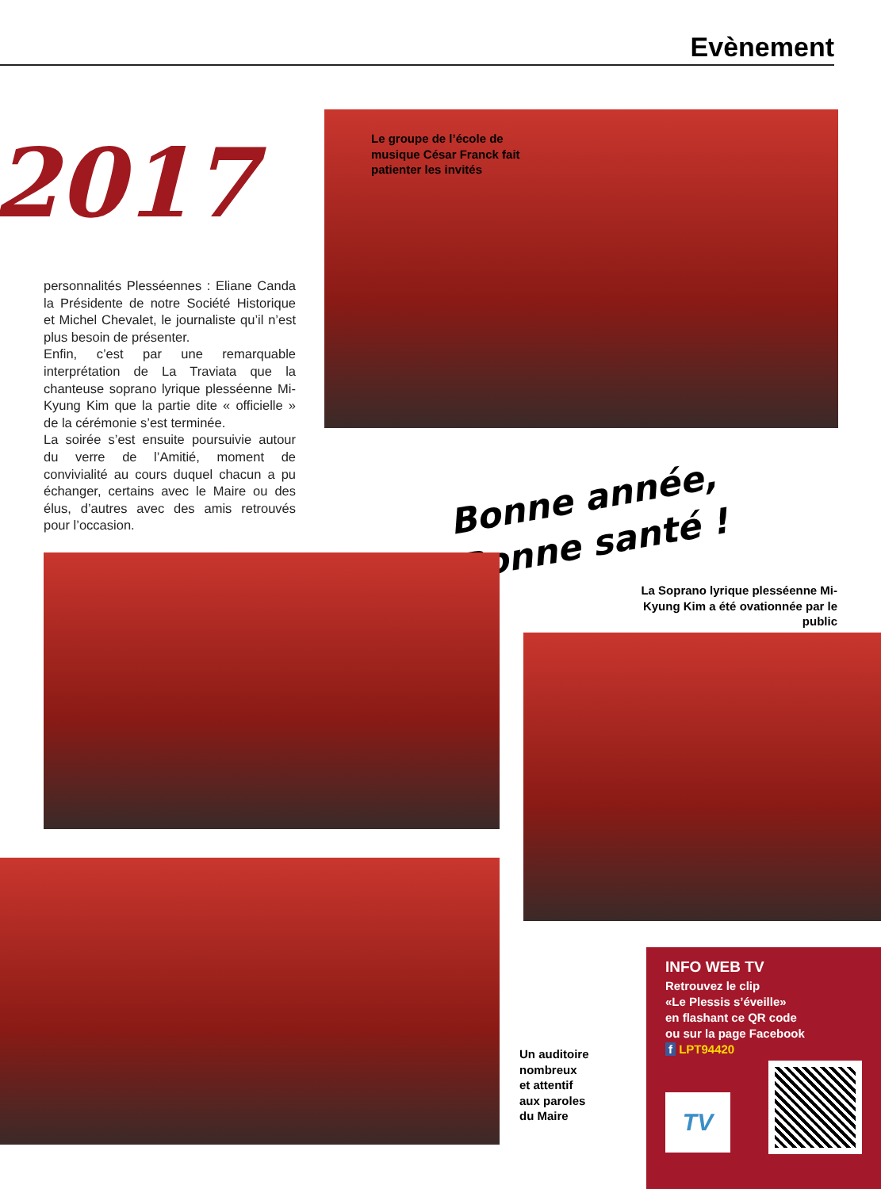Evènement
2017
Le groupe de l’école de
musique César Franck fait
patienter les invités
personnalités Plesséennes : Eliane Canda la Présidente de notre Société Historique et Michel Chevalet, le journaliste qu’il n’est plus besoin de présenter.
Enfin, c’est par une remarquable interprétation de La Traviata que la chanteuse soprano lyrique plesséenne Mi-Kyung Kim que la partie dite « officielle » de la cérémonie s’est terminée.
La soirée s’est ensuite poursuivie autour du verre de l’Amitié, moment de convivialité au cours duquel chacun a pu échanger, certains avec le Maire ou des élus, d’autres avec des amis retrouvés pour l’occasion.
Bonne année,
Bonne santé !
La Soprano lyrique plesséenne Mi-Kyung Kim a été ovationnée par le public
Un auditoire
nombreux
et attentif
aux paroles
du Maire
INFO WEB TV
Retrouvez le clip
«Le Plessis s’éveille»
en flashant ce QR code
ou sur la page Facebook
f LPT94420
TV